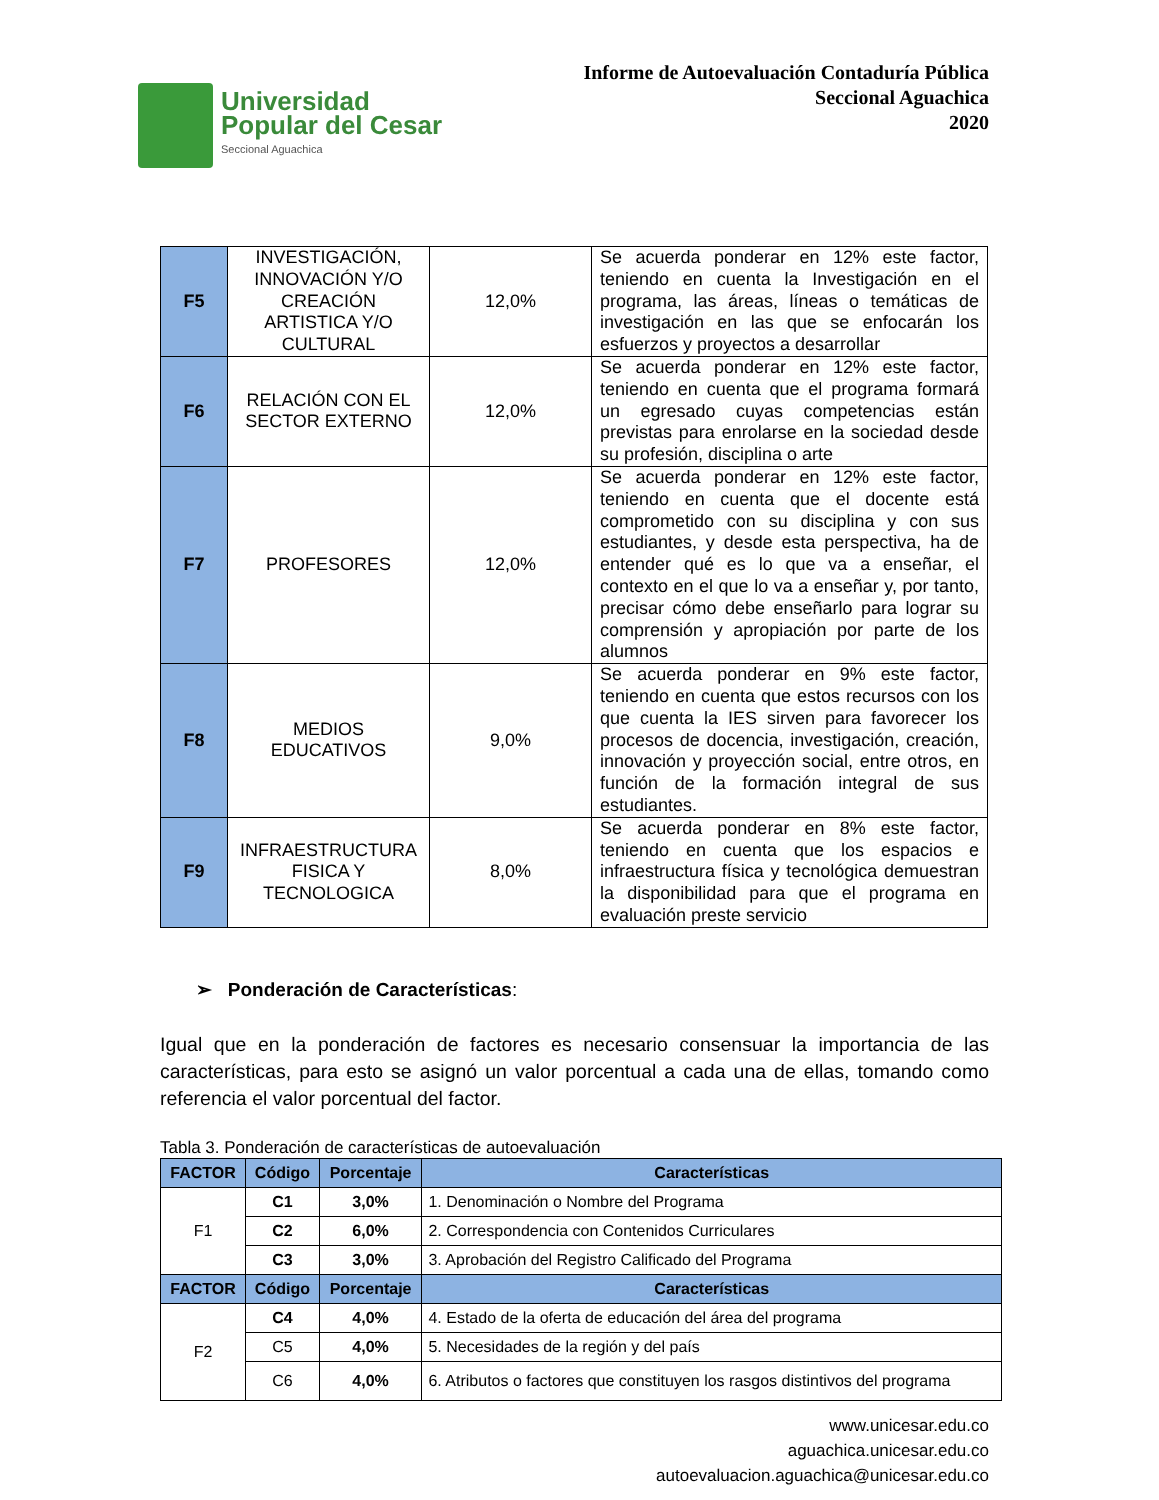Universidad
Popular del Cesar
Seccional Aguachica
Informe de Autoevaluación Contaduría Pública
Seccional Aguachica
2020
| F5 | INVESTIGACIÓN, INNOVACIÓN Y/O CREACIÓN ARTISTICA Y/O CULTURAL | 12,0% | Se acuerda ponderar en 12% este factor, teniendo en cuenta la Investigación en el programa, las áreas, líneas o temáticas de investigación en las que se enfocarán los esfuerzos y proyectos a desarrollar |
| F6 | RELACIÓN CON EL SECTOR EXTERNO | 12,0% | Se acuerda ponderar en 12% este factor, teniendo en cuenta que el programa formará un egresado cuyas competencias están previstas para enrolarse en la sociedad desde su profesión, disciplina o arte |
| F7 | PROFESORES | 12,0% | Se acuerda ponderar en 12% este factor, teniendo en cuenta que el docente está comprometido con su disciplina y con sus estudiantes, y desde esta perspectiva, ha de entender qué es lo que va a enseñar, el contexto en el que lo va a enseñar y, por tanto, precisar cómo debe enseñarlo para lograr su comprensión y apropiación por parte de los alumnos |
| F8 | MEDIOS EDUCATIVOS | 9,0% | Se acuerda ponderar en 9% este factor, teniendo en cuenta que estos recursos con los que cuenta la IES sirven para favorecer los procesos de docencia, investigación, creación, innovación y proyección social, entre otros, en función de la formación integral de sus estudiantes. |
| F9 | INFRAESTRUCTURA FISICA Y TECNOLOGICA | 8,0% | Se acuerda ponderar en 8% este factor, teniendo en cuenta que los espacios e infraestructura física y tecnológica demuestran la disponibilidad para que el programa en evaluación preste servicio |
➢ Ponderación de Características:
Igual que en la ponderación de factores es necesario consensuar la importancia de las características, para esto se asignó un valor porcentual a cada una de ellas, tomando como referencia el valor porcentual del factor.
Tabla 3. Ponderación de características de autoevaluación
| FACTOR | Código | Porcentaje | Características |
| --- | --- | --- | --- |
| F1 | C1 | 3,0% | 1. Denominación o Nombre del Programa |
| | C2 | 6,0% | 2. Correspondencia con Contenidos Curriculares |
| | C3 | 3,0% | 3. Aprobación del Registro Calificado del Programa |
| FACTOR | Código | Porcentaje | Características |
| F2 | C4 | 4,0% | 4. Estado de la oferta de educación del área del programa |
| | C5 | 4,0% | 5. Necesidades de la región y del país |
| | C6 | 4,0% | 6. Atributos o factores que constituyen los rasgos distintivos del programa |
www.unicesar.edu.co
aguachica.unicesar.edu.co
autoevaluacion.aguachica@unicesar.edu.co